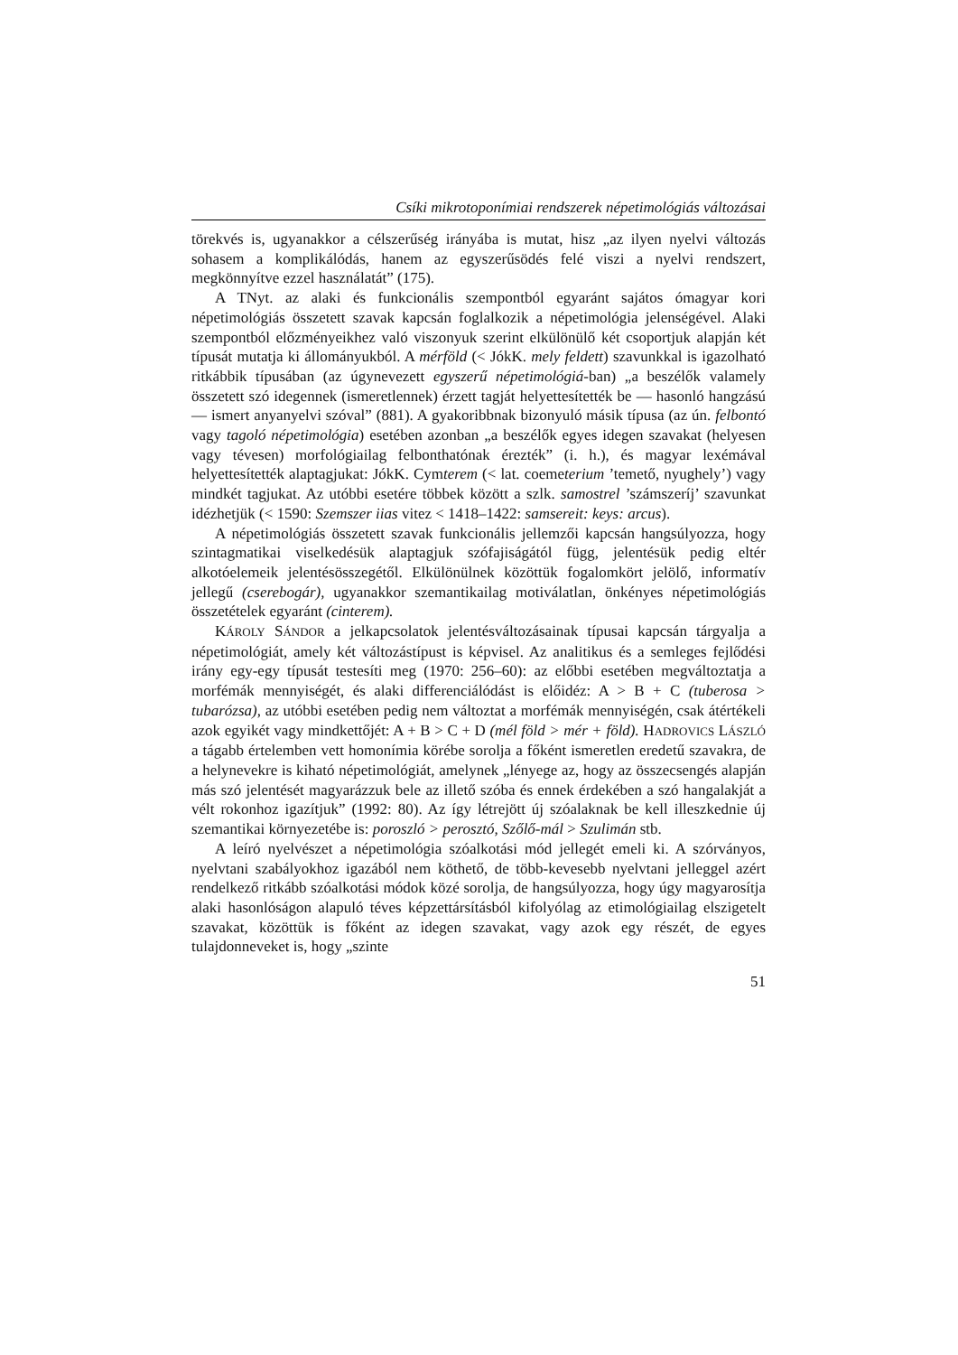Csíki mikrotoponímiai rendszerek népetimológiás változásai
törekvés is, ugyanakkor a célszerűség irányába is mutat, hisz „az ilyen nyelvi változás sohasem a komplikálódás, hanem az egyszerűsödés felé viszi a nyelvi rendszert, megkönnyítve ezzel használatát” (175).
A TNyt. az alaki és funkcionális szempontból egyaránt sajátos ómagyar kori népetimológiás összetett szavak kapcsán foglalkozik a népetimológia jelenségé­vel. Alaki szempontból előzményeikhez való viszonyuk szerint elkülönülő két csoportjuk alapján két típusát mutatja ki állományukból. A mérföld (< JókK. mely feldett) szavunkkal is igazolható ritkábbik típusában (az úgynevezett egy­szerű népetimológiá-ban) „a beszélők valamely összetett szó idegennek (isme­retlennek) érzett tagját helyettesítették be — hasonló hangzású — ismert anya­nyelvi szóval” (881). A gyakoribbnak bizonyuló másik típusa (az ún. felbontó vagy tagoló népetimológia) esetében azonban „a beszélők egyes idegen szavakat (helyesen vagy tévesen) morfológiailag felbonthatónak érezték” (i. h.), és magyar lexémával helyettesítették alaptagjukat: JókK. Cymterem (< lat. coemeterium ’temető, nyughely’) vagy mindkét tagjukat. Az utóbbi esetére többek között a szlk. samostrel ’számszeríj’ szavunkat idézhetjük (< 1590: Szemszer iias vitez < 1418–1422: samsereit: keys: arcus).
A népetimológiás összetett szavak funkcionális jellemzői kapcsán hangsú­lyozza, hogy szintagmatikai viselkedésük alaptagjuk szófajiságától függ, jelenté­sük pedig eltér alkotóelemeik jelentésösszegétől. Elkülönülnek közöttük foga­lomkört jelölő, informatív jellegű (cserebogár), ugyanakkor szemantikailag mo­tiválatlan, önkényes népetimológiás összetételek egyaránt (cinterem).
KÁROLY SÁNDOR a jelkapcsolatok jelentésváltozásainak típusai kapcsán tár­gyalja a népetimológiát, amely két változástípust is képvisel. Az analitikus és a semleges fejlődési irány egy-egy típusát testesíti meg (1970: 256–60): az előbbi esetében megváltoztatja a morfémák mennyiségét, és alaki differenciálódást is előidéz: A > B + C (tuberosa > tubarózsa), az utóbbi esetében pedig nem vál­toztat a morfémák mennyiségén, csak átértékeli azok egyikét vagy mindkettőjét: A + B > C + D (mél föld > mér + föld). HADROVICS LÁSZLÓ a tágabb értelem­ben vett homonímia körébe sorolja a főként ismeretlen eredetű szavakra, de a helynevekre is kiható népetimológiát, amelynek „lényege az, hogy az összecsen­gés alapján más szó jelentését magyarázzuk bele az illető szóba és ennek érdeké­ben a szó hangalakját a vélt rokonhoz igazítjuk” (1992: 80). Az így létrejött új szóalaknak be kell illeszkednie új szemantikai környezetébe is: poroszló > per­osztó, Szőlő-mál > Szulimán stb.
A leíró nyelvészet a népetimológia szóalkotási mód jellegét emeli ki. A szór­ványos, nyelvtani szabályokhoz igazából nem köthető, de több-kevesebb nyelv­tani jelleggel azért rendelkező ritkább szóalkotási módok közé sorolja, de hang­súlyozza, hogy úgy magyarosítja alaki hasonlóságon alapuló téves képzettársí­tásból kifolyólag az etimológiailag elszigetelt szavakat, közöttük is főként az idegen szavakat, vagy azok egy részét, de egyes tulajdonneveket is, hogy „szinte
51